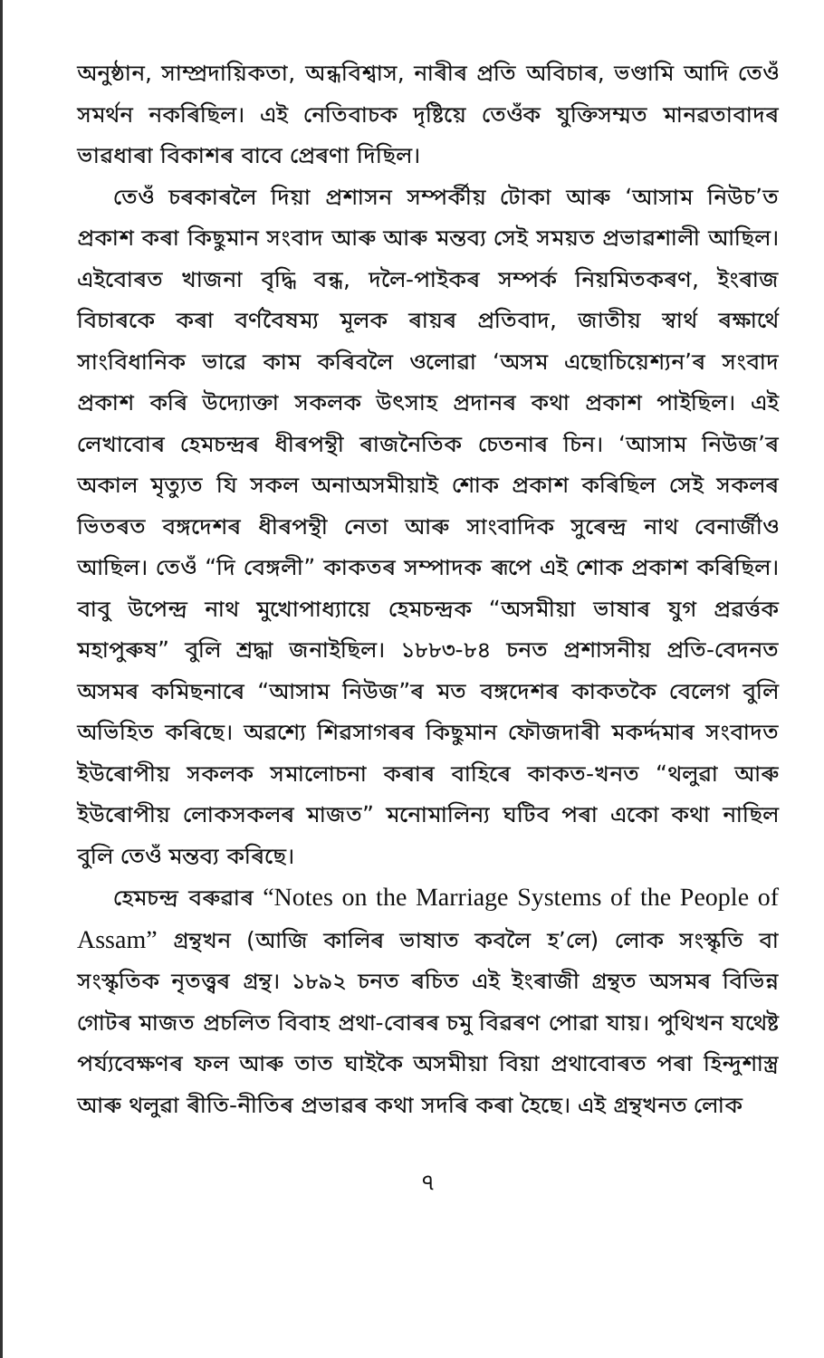অনুষ্ঠান, সাম্প্ৰদায়িকতা, অন্ধবিশ্বাস, নাৰীৰ প্ৰতি অবিচাৰ, ভণ্ডামি আদি তেওঁ সমৰ্থন নকৰিছিল। এই নেতিবাচক দৃষ্টিয়ে তেওঁক যুক্তিসম্মত মানৱতাবাদৰ ভাৱধাৰা বিকাশৰ বাবে প্ৰেৰণা দিছিল।
তেওঁ চৰকাৰলৈ দিয়া প্ৰশাসন সম্পৰ্কীয় টোকা আৰু ‘আসাম নিউচ’ত প্ৰকাশ কৰা কিছুমান সংবাদ আৰু আৰু মন্তব্য সেই সময়ত প্ৰভাৱশালী আছিল। এইবোৰত খাজনা বৃদ্ধি বন্ধ, দলৈ-পাইকৰ সম্পৰ্ক নিয়মিতকৰণ, ইংৰাজ বিচাৰকে কৰা বৰ্ণবৈষম্য মূলক ৰায়ৰ প্ৰতিবাদ, জাতীয় স্বাৰ্থ ৰক্ষাৰ্থে সাংবিধানিক ভাৱে কাম কৰিবলৈ ওলোৱা ‘অসম এছোচিয়েশ্যন’ৰ সংবাদ প্ৰকাশ কৰি উদ্যোক্তা সকলক উৎসাহ প্ৰদানৰ কথা প্ৰকাশ পাইছিল। এই লেখাবোৰ হেমচন্দ্ৰৰ ধীৰপন্থী ৰাজনৈতিক চেতনাৰ চিন। ‘আসাম নিউজ’ৰ অকাল মৃত্যুত যি সকল অনাঅসমীয়াই শোক প্ৰকাশ কৰিছিল সেই সকলৰ ভিতৰত বঙ্গদেশৰ ধীৰপন্থী নেতা আৰু সাংবাদিক সুৰেন্দ্ৰ নাথ বেনাৰ্জীও আছিল। তেওঁ “দি বেঙ্গলী” কাকতৰ সম্পাদক ৰূপে এই শোক প্ৰকাশ কৰিছিল। বাবু উপেন্দ্ৰ নাথ মুখোপাধ্যায়ে হেমচন্দ্ৰক “অসমীয়া ভাষাৰ যুগ প্ৰৱৰ্ত্তক মহাপুৰুষ” বুলি শ্ৰদ্ধা জনাইছিল। ১৮৮৩-৮৪ চনত প্ৰশাসনীয় প্ৰতি-বেদনত অসমৰ কমিছনাৰে “আসাম নিউজ”ৰ মত বঙ্গদেশৰ কাকতকৈ বেলেগ বুলি অভিহিত কৰিছে। অৱশ্যে শিৱসাগৰৰ কিছুমান ফৌজদাৰী মকৰ্দ্দমাৰ সংবাদত ইউৰোপীয় সকলক সমালোচনা কৰাৰ বাহিৰে কাকত-খনত “থলুৱা আৰু ইউৰোপীয় লোকসকলৰ মাজত” মনোমালিন্য ঘটিব পৰা একো কথা নাছিল বুলি তেওঁ মন্তব্য কৰিছে।
হেমচন্দ্ৰ বৰুৱাৰ “Notes on the Marriage Systems of the People of Assam” গ্ৰন্থখন (আজি কালিৰ ভাষাত কবলৈ হ’লে) লোক সংস্কৃতি বা সংস্কৃতিক নৃতত্ত্বৰ গ্ৰন্থ। ১৮৯২ চনত ৰচিত এই ইংৰাজী গ্ৰন্থত অসমৰ বিভিন্ন গোটৰ মাজত প্ৰচলিত বিবাহ প্ৰথা-বোৰৰ চমু বিৱৰণ পোৱা যায়। পুথিখন যথেষ্ট পৰ্য্যবেক্ষণৰ ফল আৰু তাত ঘাইকৈ অসমীয়া বিয়া প্ৰথাবোৰত পৰা হিন্দুশাস্ত্ৰ আৰু থলুৱা ৰীতি-নীতিৰ প্ৰভাৱৰ কথা সদৰি কৰা হৈছে। এই গ্ৰন্থখনত লোক
৭